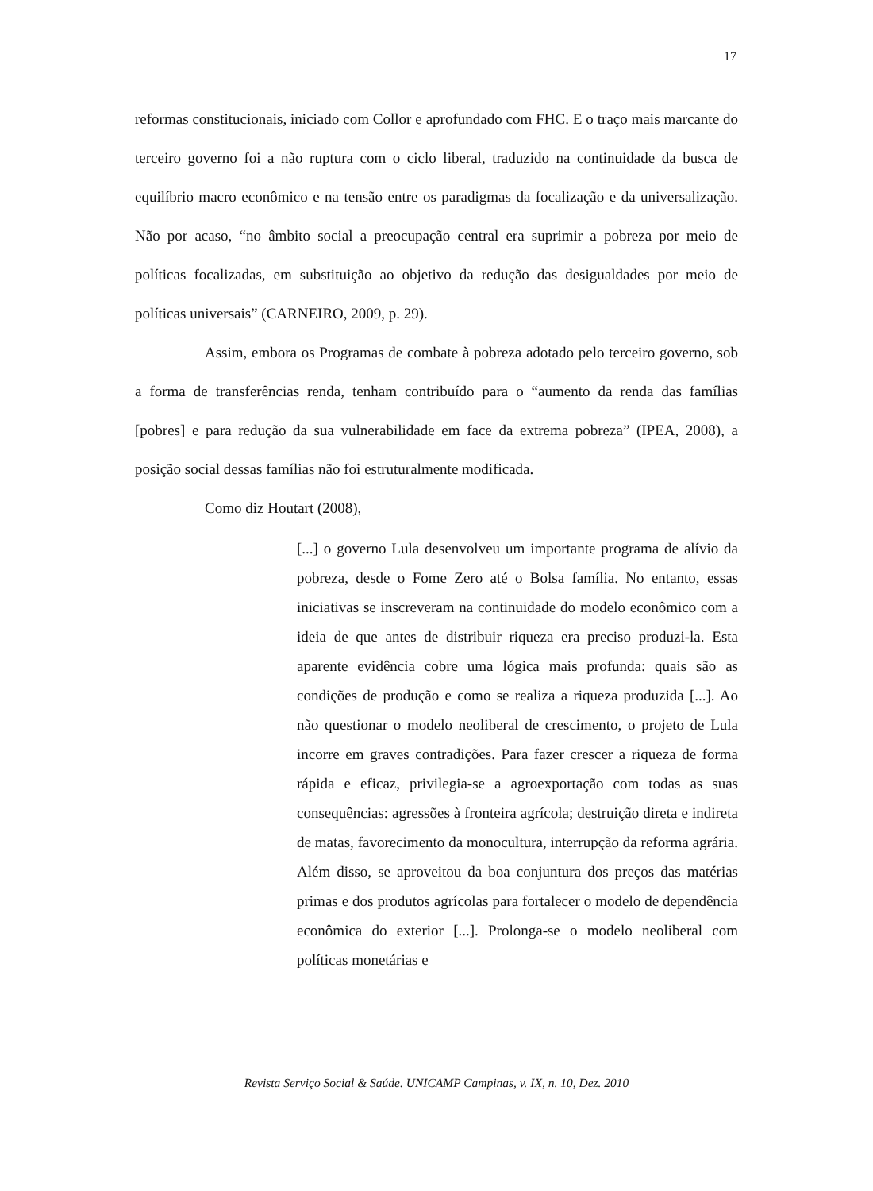17
reformas constitucionais, iniciado com Collor e aprofundado com FHC. E o traço mais marcante do terceiro governo foi a não ruptura com o ciclo liberal, traduzido na continuidade da busca de equilíbrio macro econômico e na tensão entre os paradigmas da focalização e da universalização. Não por acaso, “no âmbito social a preocupação central era suprimir a pobreza por meio de políticas focalizadas, em substituição ao objetivo da redução das desigualdades por meio de políticas universais” (CARNEIRO, 2009, p. 29).
Assim, embora os Programas de combate à pobreza adotado pelo terceiro governo, sob a forma de transferências renda, tenham contribuído para o “aumento da renda das famílias [pobres] e para redução da sua vulnerabilidade em face da extrema pobreza” (IPEA, 2008), a posição social dessas famílias não foi estruturalmente modificada.
Como diz Houtart (2008),
[...] o governo Lula desenvolveu um importante programa de alívio da pobreza, desde o Fome Zero até o Bolsa família. No entanto, essas iniciativas se inscreveram na continuidade do modelo econômico com a ideia de que antes de distribuir riqueza era preciso produzi-la. Esta aparente evidência cobre uma lógica mais profunda: quais são as condições de produção e como se realiza a riqueza produzida [...]. Ao não questionar o modelo neoliberal de crescimento, o projeto de Lula incorre em graves contradições. Para fazer crescer a riqueza de forma rápida e eficaz, privilegia-se a agroexportação com todas as suas consequências: agressões à fronteira agrícola; destruição direta e indireta de matas, favorecimento da monocultura, interrupção da reforma agrária. Além disso, se aproveitou da boa conjuntura dos preços das matérias primas e dos produtos agrícolas para fortalecer o modelo de dependência econômica do exterior [...]. Prolonga-se o modelo neoliberal com políticas monetárias e
Revista Serviço Social & Saúde. UNICAMP Campinas, v. IX, n. 10, Dez. 2010